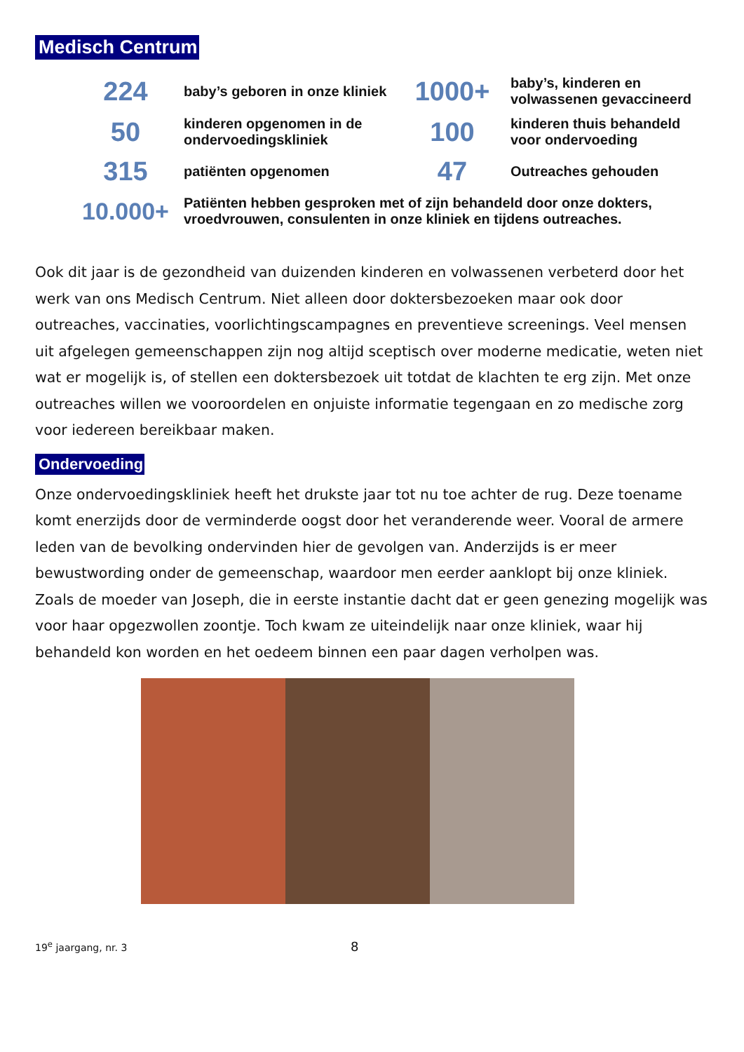Medisch Centrum
| 224 | baby’s geboren in onze kliniek | 1000+ | baby’s, kinderen en volwassenen gevaccineerd |
| 50 | kinderen opgenomen in de ondervoedingskliniek | 100 | kinderen thuis behandeld voor ondervoeding |
| 315 | patiënten opgenomen | 47 | Outreaches gehouden |
| 10.000+ | Patiënten hebben gesproken met of zijn behandeld door onze dokters, vroedvrouwen, consulenten in onze kliniek en tijdens outreaches. | | |
Ook dit jaar is de gezondheid van duizenden kinderen en volwassenen verbeterd door het werk van ons Medisch Centrum. Niet alleen door doktersbezoeken maar ook door outreaches, vaccinaties, voorlichtingscampagnes en preventieve screenings. Veel mensen uit afgelegen gemeenschappen zijn nog altijd sceptisch over moderne medicatie, weten niet wat er mogelijk is, of stellen een doktersbezoek uit totdat de klachten te erg zijn. Met onze outreaches willen we vooroordelen en onjuiste informatie tegengaan en zo medische zorg voor iedereen bereikbaar maken.
Ondervoeding
Onze ondervoedingskliniek heeft het drukste jaar tot nu toe achter de rug. Deze toename komt enerzijds door de verminderde oogst door het veranderende weer. Vooral de armere leden van de bevolking ondervinden hier de gevolgen van. Anderzijds is er meer bewustwording onder de gemeenschap, waardoor men eerder aanklopt bij onze kliniek. Zoals de moeder van Joseph, die in eerste instantie dacht dat er geen genezing mogelijk was voor haar opgezwollen zoontje. Toch kwam ze uiteindelijk naar onze kliniek, waar hij behandeld kon worden en het oedeem binnen een paar dagen verholpen was.
19<sup>e</sup> jaargang, nr. 3 8